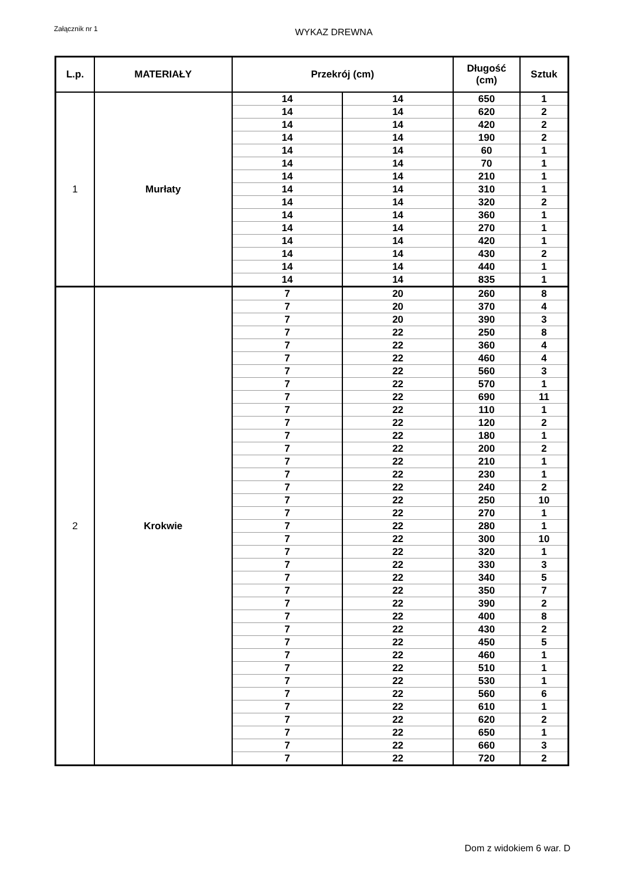Załącznik nr 1
WYKAZ DREWNA
| L.p. | MATERIAŁY | Przekrój (cm) | | Długość (cm) | Sztuk |
| --- | --- | --- | --- | --- | --- |
| 1 | Murłaty | 14 | 14 | 650 | 1 |
| | | 14 | 14 | 620 | 2 |
| | | 14 | 14 | 420 | 2 |
| | | 14 | 14 | 190 | 2 |
| | | 14 | 14 | 60 | 1 |
| | | 14 | 14 | 70 | 1 |
| | | 14 | 14 | 210 | 1 |
| | | 14 | 14 | 310 | 1 |
| | | 14 | 14 | 320 | 2 |
| | | 14 | 14 | 360 | 1 |
| | | 14 | 14 | 270 | 1 |
| | | 14 | 14 | 420 | 1 |
| | | 14 | 14 | 430 | 2 |
| | | 14 | 14 | 440 | 1 |
| | | 14 | 14 | 835 | 1 |
| 2 | Krokwie | 7 | 20 | 260 | 8 |
| | | 7 | 20 | 370 | 4 |
| | | 7 | 20 | 390 | 3 |
| | | 7 | 22 | 250 | 8 |
| | | 7 | 22 | 360 | 4 |
| | | 7 | 22 | 460 | 4 |
| | | 7 | 22 | 560 | 3 |
| | | 7 | 22 | 570 | 1 |
| | | 7 | 22 | 690 | 11 |
| | | 7 | 22 | 110 | 1 |
| | | 7 | 22 | 120 | 2 |
| | | 7 | 22 | 180 | 1 |
| | | 7 | 22 | 200 | 2 |
| | | 7 | 22 | 210 | 1 |
| | | 7 | 22 | 230 | 1 |
| | | 7 | 22 | 240 | 2 |
| | | 7 | 22 | 250 | 10 |
| | | 7 | 22 | 270 | 1 |
| | | 7 | 22 | 280 | 1 |
| | | 7 | 22 | 300 | 10 |
| | | 7 | 22 | 320 | 1 |
| | | 7 | 22 | 330 | 3 |
| | | 7 | 22 | 340 | 5 |
| | | 7 | 22 | 350 | 7 |
| | | 7 | 22 | 390 | 2 |
| | | 7 | 22 | 400 | 8 |
| | | 7 | 22 | 430 | 2 |
| | | 7 | 22 | 450 | 5 |
| | | 7 | 22 | 460 | 1 |
| | | 7 | 22 | 510 | 1 |
| | | 7 | 22 | 530 | 1 |
| | | 7 | 22 | 560 | 6 |
| | | 7 | 22 | 610 | 1 |
| | | 7 | 22 | 620 | 2 |
| | | 7 | 22 | 650 | 1 |
| | | 7 | 22 | 660 | 3 |
| | | 7 | 22 | 720 | 2 |
Dom z widokiem 6 war. D